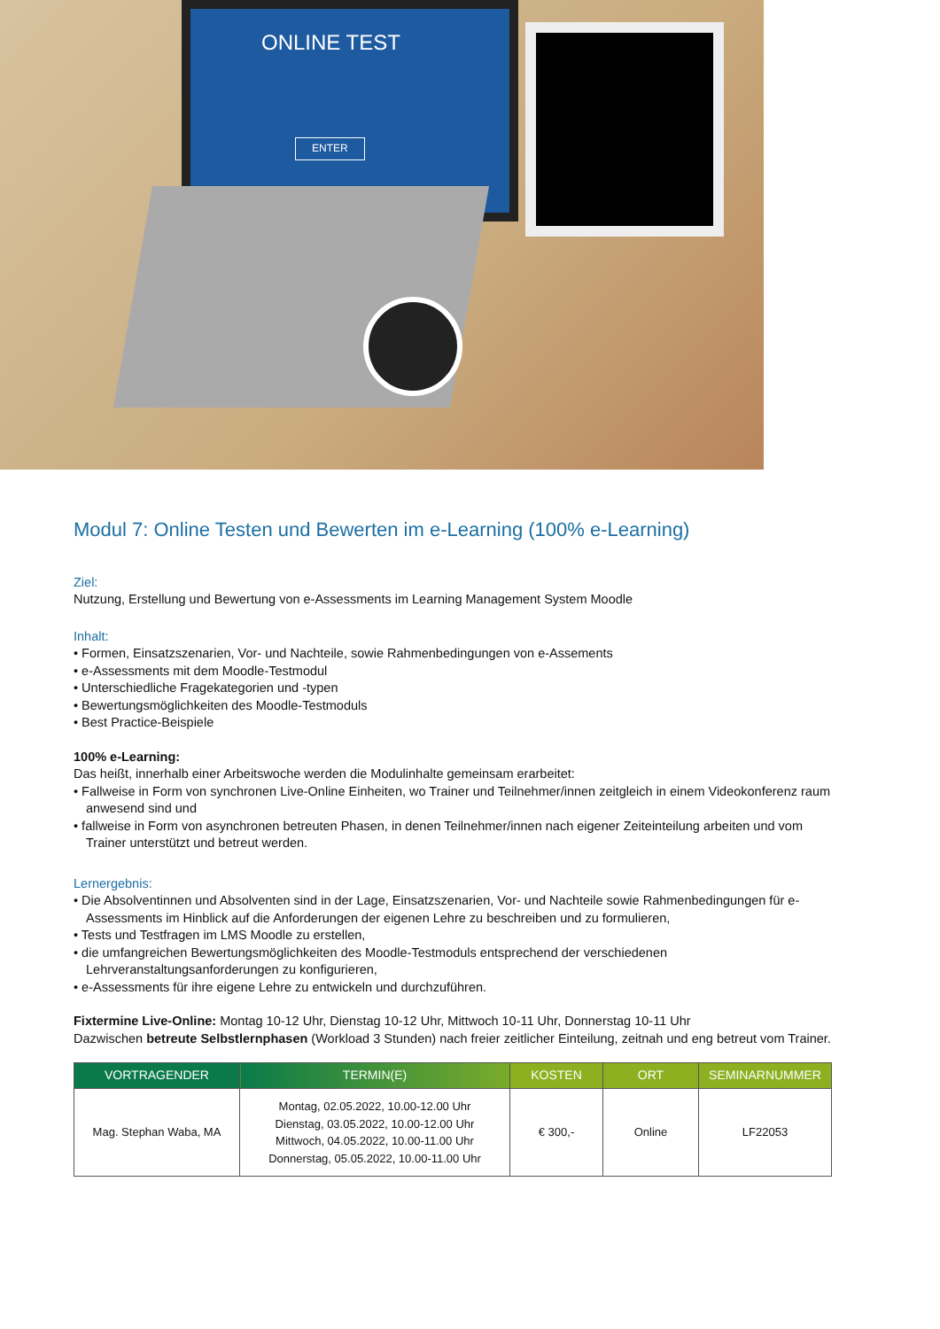ONLINE TEST
ENTER
Modul 7: Online Testen und Bewerten im e-Learning (100% e-Learning)
Ziel:
Nutzung, Erstellung und Bewertung von e-Assessments im Learning Management System Moodle
Inhalt:
• Formen, Einsatzszenarien, Vor- und Nachteile, sowie Rahmenbedingungen von e-Assements
• e-Assessments mit dem Moodle-Testmodul
• Unterschiedliche Fragekategorien und -typen
• Bewertungsmöglichkeiten des Moodle-Testmoduls
• Best Practice-Beispiele
100% e-Learning:
Das heißt, innerhalb einer Arbeitswoche werden die Modulinhalte gemeinsam erarbeitet:
• Fallweise in Form von synchronen Live-Online Einheiten, wo Trainer und Teilnehmer/innen zeitgleich in einem Videokonferenz raum anwesend sind und
• fallweise in Form von asynchronen betreuten Phasen, in denen Teilnehmer/innen nach eigener Zeiteinteilung arbeiten und vom Trainer unterstützt und betreut werden.
Lernergebnis:
• Die Absolventinnen und Absolventen sind in der Lage, Einsatzszenarien, Vor- und Nachteile sowie Rahmenbedingungen für e-Assessments im Hinblick auf die Anforderungen der eigenen Lehre zu beschreiben und zu formulieren,
• Tests und Testfragen im LMS Moodle zu erstellen,
• die umfangreichen Bewertungsmöglichkeiten des Moodle-Testmoduls entsprechend der verschiedenen Lehrveranstaltungsanforderungen zu konfigurieren,
• e-Assessments für ihre eigene Lehre zu entwickeln und durchzuführen.
Fixtermine Live-Online: Montag 10-12 Uhr, Dienstag 10-12 Uhr, Mittwoch 10-11 Uhr, Donnerstag 10-11 Uhr
Dazwischen betreute Selbstlernphasen (Workload 3 Stunden) nach freier zeitlicher Einteilung, zeitnah und eng betreut vom Trainer.
| VORTRAGENDER | TERMIN(E) | KOSTEN | ORT | SEMINARNUMMER |
| --- | --- | --- | --- | --- |
| Mag. Stephan Waba, MA | Montag, 02.05.2022, 10.00-12.00 Uhr Dienstag, 03.05.2022, 10.00-12.00 Uhr Mittwoch, 04.05.2022, 10.00-11.00 Uhr Donnerstag, 05.05.2022, 10.00-11.00 Uhr | € 300,- | Online | LF22053 |